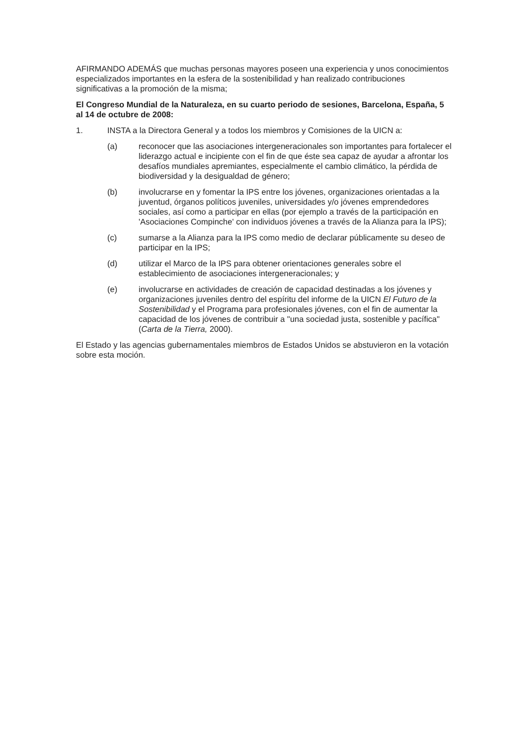AFIRMANDO ADEMÁS que muchas personas mayores poseen una experiencia y unos conocimientos especializados importantes en la esfera de la sostenibilidad y han realizado contribuciones significativas a la promoción de la misma;
El Congreso Mundial de la Naturaleza, en su cuarto periodo de sesiones, Barcelona, España, 5 al 14 de octubre de 2008:
1. INSTA a la Directora General y a todos los miembros y Comisiones de la UICN a:
(a) reconocer que las asociaciones intergeneracionales son importantes para fortalecer el liderazgo actual e incipiente con el fin de que éste sea capaz de ayudar a afrontar los desafíos mundiales apremiantes, especialmente el cambio climático, la pérdida de biodiversidad y la desigualdad de género;
(b) involucrarse en y fomentar la IPS entre los jóvenes, organizaciones orientadas a la juventud, órganos políticos juveniles, universidades y/o jóvenes emprendedores sociales, así como a participar en ellas (por ejemplo a través de la participación en 'Asociaciones Compinche' con individuos jóvenes a través de la Alianza para la IPS);
(c) sumarse a la Alianza para la IPS como medio de declarar públicamente su deseo de participar en la IPS;
(d) utilizar el Marco de la IPS para obtener orientaciones generales sobre el establecimiento de asociaciones intergeneracionales; y
(e) involucrarse en actividades de creación de capacidad destinadas a los jóvenes y organizaciones juveniles dentro del espíritu del informe de la UICN El Futuro de la Sostenibilidad y el Programa para profesionales jóvenes, con el fin de aumentar la capacidad de los jóvenes de contribuir a "una sociedad justa, sostenible y pacífica" (Carta de la Tierra, 2000).
El Estado y las agencias gubernamentales miembros de Estados Unidos se abstuvieron en la votación sobre esta moción.